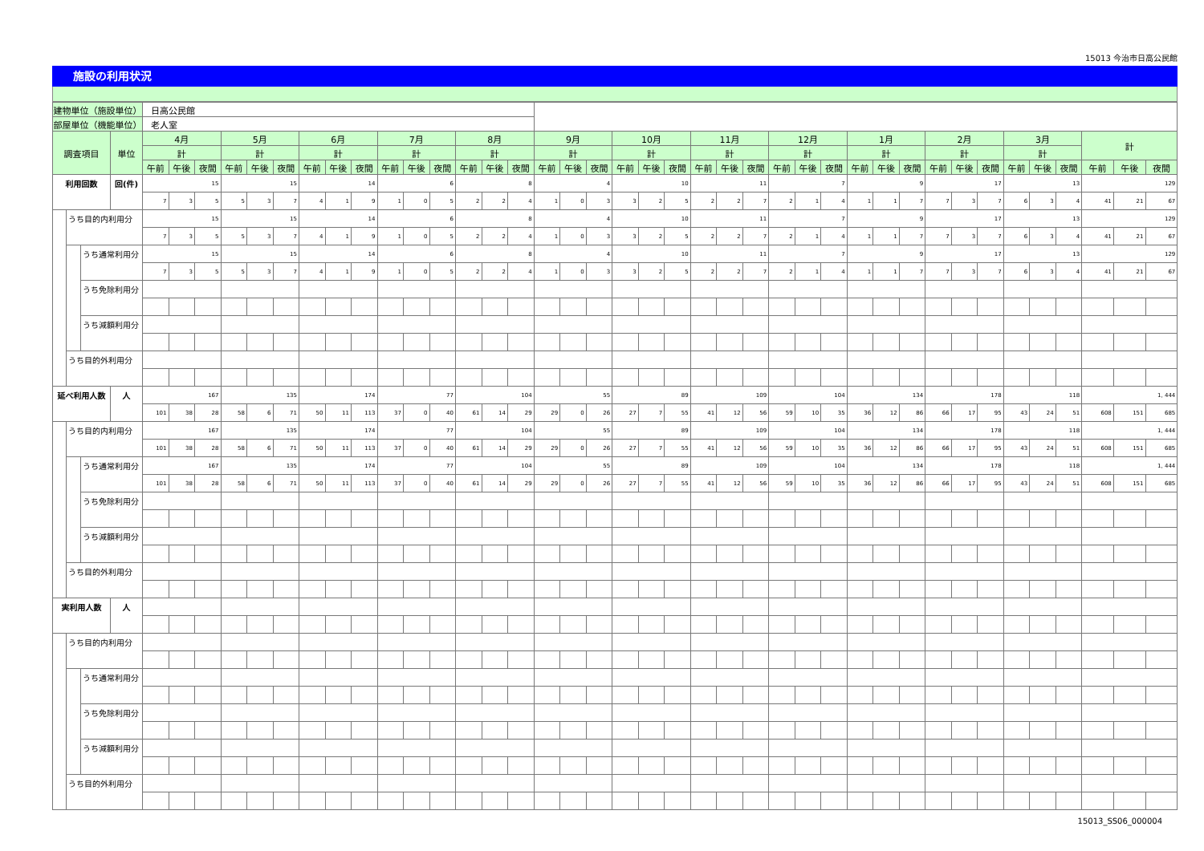15013 今治市日高公民館
施設の利用状況
| 建物単位（施設単位） | | | | 日高公民館 | | | | | | | | | | | | | | | | | | | | | | | | | | | | | | | | | | | | | | |
| 部屋単位（機能単位） | | | | 老人室 | | | | | | | | | | | | | | | | | | | | | | | | | | | | | | | | | | | | | | |
| 調査項目 | | | 単位 | 4月 | | | 5月 | | | 6月 | | | 7月 | | | 8月 | | | 9月 | | | 10月 | | | 11月 | | | 12月 | | | 1月 | | | 2月 | | | 3月 | | | 計 | | |
| | | | | 計 | | | 計 | | | 計 | | | 計 | | | 計 | | | 計 | | | 計 | | | 計 | | | 計 | | | 計 | | | 計 | | | 計 | | | | | |
| | | | | 午前 | 午後 | 夜間 | 午前 | 午後 | 夜間 | 午前 | 午後 | 夜間 | 午前 | 午後 | 夜間 | 午前 | 午後 | 夜間 | 午前 | 午後 | 夜間 | 午前 | 午後 | 夜間 | 午前 | 午後 | 夜間 | 午前 | 午後 | 夜間 | 午前 | 午後 | 夜間 | 午前 | 午後 | 夜間 | 午前 | 午後 | 夜間 | 午前 | 午後 | 夜間 |
| 利用回数 | | | 回(件) | 15 | | | 15 | | | 14 | | | 6 | | | 8 | | | 4 | | | 10 | | | 11 | | | 7 | | | 9 | | | 17 | | | 13 | | | 129 | | |
| | | | | 7 | 3 | 5 | 5 | 3 | 7 | 4 | 1 | 9 | 1 | 0 | 5 | 2 | 2 | 4 | 1 | 0 | 3 | 3 | 2 | 5 | 2 | 2 | 7 | 2 | 1 | 4 | 1 | 1 | 7 | 7 | 3 | 7 | 6 | 3 | 4 | 41 | 21 | 67 |
| | うち目的内利用分 | | | 15 | | | 15 | | | 14 | | | 6 | | | 8 | | | 4 | | | 10 | | | 11 | | | 7 | | | 9 | | | 17 | | | 13 | | | 129 | | |
| | | | | 7 | 3 | 5 | 5 | 3 | 7 | 4 | 1 | 9 | 1 | 0 | 5 | 2 | 2 | 4 | 1 | 0 | 3 | 3 | 2 | 5 | 2 | 2 | 7 | 2 | 1 | 4 | 1 | 1 | 7 | 7 | 3 | 7 | 6 | 3 | 4 | 41 | 21 | 67 |
| | | うち通常利用分 | | 15 | | | 15 | | | 14 | | | 6 | | | 8 | | | 4 | | | 10 | | | 11 | | | 7 | | | 9 | | | 17 | | | 13 | | | 129 | | |
| | | | | 7 | 3 | 5 | 5 | 3 | 7 | 4 | 1 | 9 | 1 | 0 | 5 | 2 | 2 | 4 | 1 | 0 | 3 | 3 | 2 | 5 | 2 | 2 | 7 | 2 | 1 | 4 | 1 | 1 | 7 | 7 | 3 | 7 | 6 | 3 | 4 | 41 | 21 | 67 |
| | | うち免除利用分 | | | | | | | | | | | | | | | | | | | | | | | | | | | | | | | | | | | | | | | | |
| | | うち減額利用分 | | | | | | | | | | | | | | | | | | | | | | | | | | | | | | | | | | | | | | | | |
| | うち目的外利用分 | | | | | | | | | | | | | | | | | | | | | | | | | | | | | | | | | | | | | | | | | |
| 延べ利用人数 | | | 人 | 167 | | | 135 | | | 174 | | | 77 | | | 104 | | | 55 | | | 89 | | | 109 | | | 104 | | | 134 | | | 178 | | | 118 | | | 1, 444 | | |
| | | | | 101 | 38 | 28 | 58 | 6 | 71 | 50 | 11 | 113 | 37 | 0 | 40 | 61 | 14 | 29 | 29 | 0 | 26 | 27 | 7 | 55 | 41 | 12 | 56 | 59 | 10 | 35 | 36 | 12 | 86 | 66 | 17 | 95 | 43 | 24 | 51 | 608 | 151 | 685 |
| | うち目的内利用分 | | | 167 | | | 135 | | | 174 | | | 77 | | | 104 | | | 55 | | | 89 | | | 109 | | | 104 | | | 134 | | | 178 | | | 118 | | | 1, 444 | | |
| | | | | 101 | 38 | 28 | 58 | 6 | 71 | 50 | 11 | 113 | 37 | 0 | 40 | 61 | 14 | 29 | 29 | 0 | 26 | 27 | 7 | 55 | 41 | 12 | 56 | 59 | 10 | 35 | 36 | 12 | 86 | 66 | 17 | 95 | 43 | 24 | 51 | 608 | 151 | 685 |
| | | うち通常利用分 | | 167 | | | 135 | | | 174 | | | 77 | | | 104 | | | 55 | | | 89 | | | 109 | | | 104 | | | 134 | | | 178 | | | 118 | | | 1, 444 | | |
| | | | | 101 | 38 | 28 | 58 | 6 | 71 | 50 | 11 | 113 | 37 | 0 | 40 | 61 | 14 | 29 | 29 | 0 | 26 | 27 | 7 | 55 | 41 | 12 | 56 | 59 | 10 | 35 | 36 | 12 | 86 | 66 | 17 | 95 | 43 | 24 | 51 | 608 | 151 | 685 |
| | | うち免除利用分 | | | | | | | | | | | | | | | | | | | | | | | | | | | | | | | | | | | | | | | | |
| | | うち減額利用分 | | | | | | | | | | | | | | | | | | | | | | | | | | | | | | | | | | | | | | | | |
| | うち目的外利用分 | | | | | | | | | | | | | | | | | | | | | | | | | | | | | | | | | | | | | | | | | |
| 実利用人数 | | | 人 | | | | | | | | | | | | | | | | | | | | | | | | | | | | | | | | | | | | | | | |
| | うち目的内利用分 | | | | | | | | | | | | | | | | | | | | | | | | | | | | | | | | | | | | | | | | | |
| | | うち通常利用分 | | | | | | | | | | | | | | | | | | | | | | | | | | | | | | | | | | | | | | | | |
| | | うち免除利用分 | | | | | | | | | | | | | | | | | | | | | | | | | | | | | | | | | | | | | | | | |
| | | うち減額利用分 | | | | | | | | | | | | | | | | | | | | | | | | | | | | | | | | | | | | | | | | |
| | うち目的外利用分 | | | | | | | | | | | | | | | | | | | | | | | | | | | | | | | | | | | | | | | | | |
15013_SS06_000004